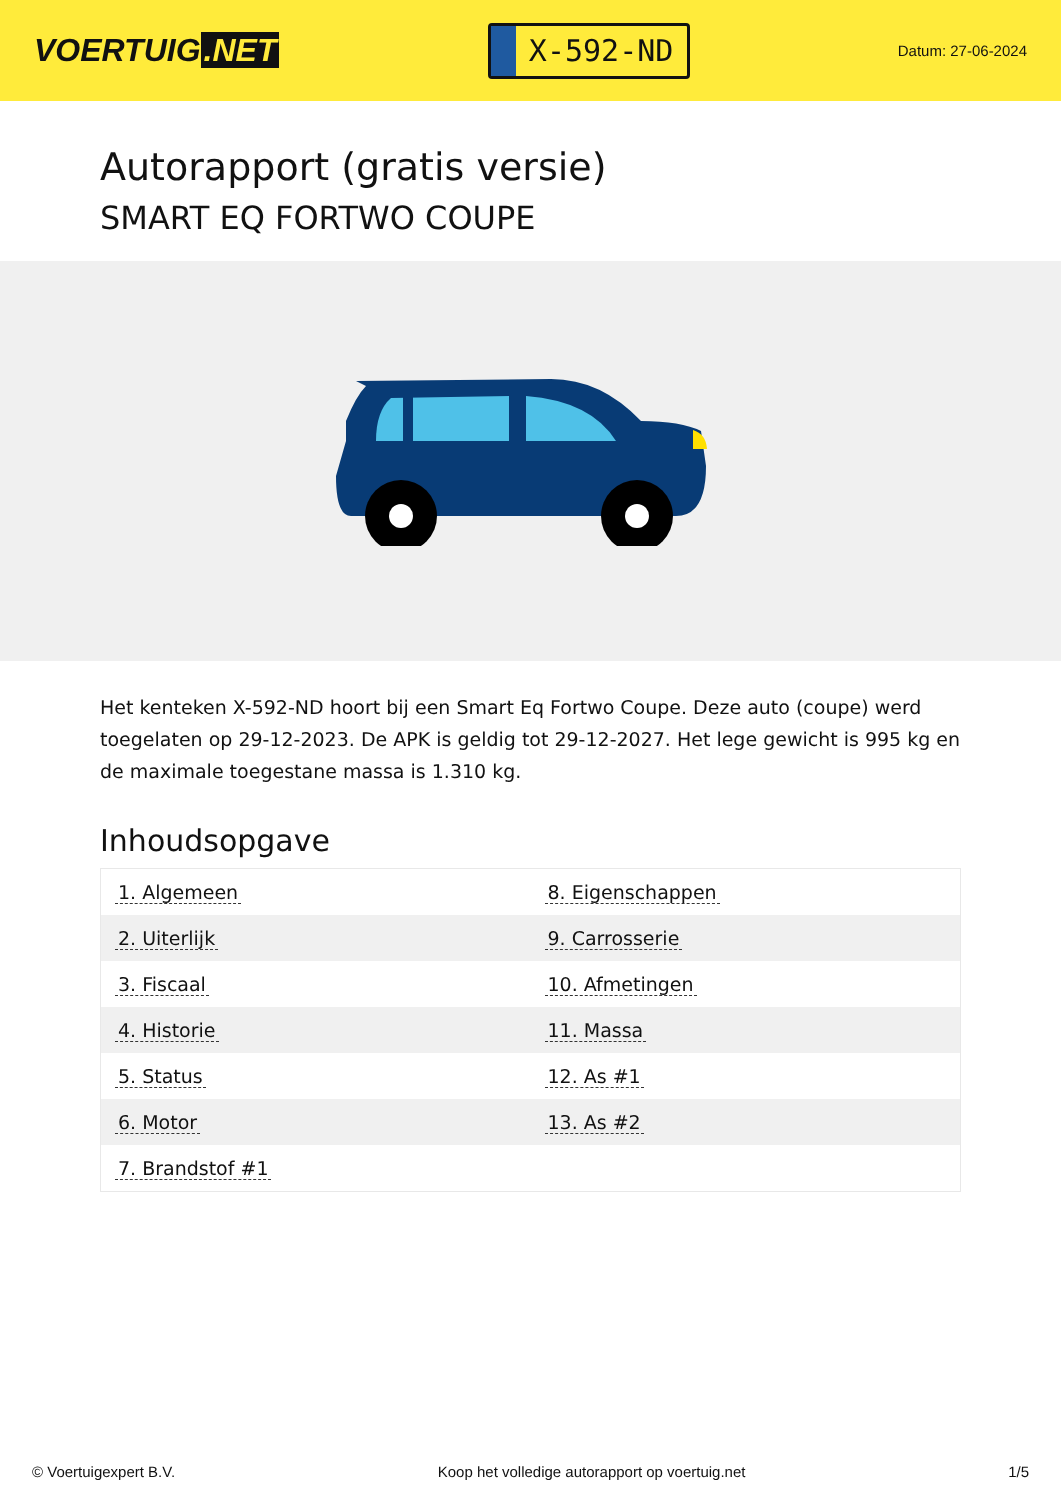VOERTUIG.NET
X-592-ND
Datum: 27-06-2024
Autorapport (gratis versie)
SMART EQ FORTWO COUPE
Het kenteken X-592-ND hoort bij een Smart Eq Fortwo Coupe. Deze auto (coupe) werd toegelaten op 29-12-2023. De APK is geldig tot 29-12-2027. Het lege gewicht is 995 kg en de maximale toegestane massa is 1.310 kg.
Inhoudsopgave
| 1. Algemeen | 8. Eigenschappen |
| 2. Uiterlijk | 9. Carrosserie |
| 3. Fiscaal | 10. Afmetingen |
| 4. Historie | 11. Massa |
| 5. Status | 12. As #1 |
| 6. Motor | 13. As #2 |
| 7. Brandstof #1 | |
© Voertuigexpert B.V. Koop het volledige autorapport op voertuig.net 1/5